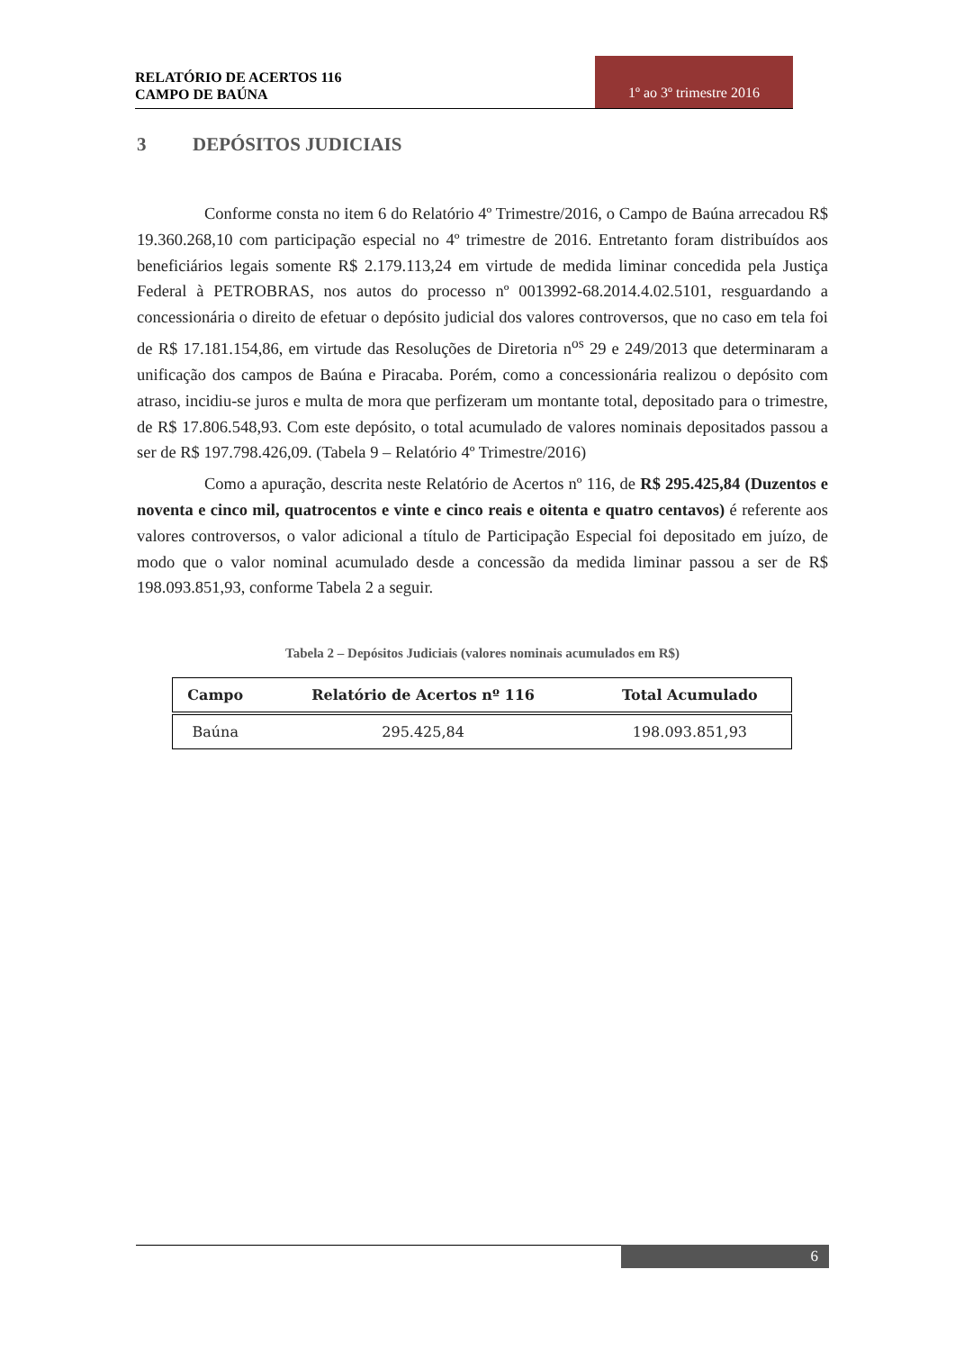RELATÓRIO DE ACERTOS 116
CAMPO DE BAÚNA
1º ao 3º trimestre 2016
3 DEPÓSITOS JUDICIAIS
Conforme consta no item 6 do Relatório 4º Trimestre/2016, o Campo de Baúna arrecadou R$ 19.360.268,10 com participação especial no 4º trimestre de 2016. Entretanto foram distribuídos aos beneficiários legais somente R$ 2.179.113,24 em virtude de medida liminar concedida pela Justiça Federal à PETROBRAS, nos autos do processo nº 0013992-68.2014.4.02.5101, resguardando a concessionária o direito de efetuar o depósito judicial dos valores controversos, que no caso em tela foi de R$ 17.181.154,86, em virtude das Resoluções de Diretoria n<sup>os</sup> 29 e 249/2013 que determinaram a unificação dos campos de Baúna e Piracaba. Porém, como a concessionária realizou o depósito com atraso, incidiu-se juros e multa de mora que perfizeram um montante total, depositado para o trimestre, de R$ 17.806.548,93. Com este depósito, o total acumulado de valores nominais depositados passou a ser de R$ 197.798.426,09. (Tabela 9 – Relatório 4º Trimestre/2016)
Como a apuração, descrita neste Relatório de Acertos nº 116, de R$ 295.425,84 (Duzentos e noventa e cinco mil, quatrocentos e vinte e cinco reais e oitenta e quatro centavos) é referente aos valores controversos, o valor adicional a título de Participação Especial foi depositado em juízo, de modo que o valor nominal acumulado desde a concessão da medida liminar passou a ser de R$ 198.093.851,93, conforme Tabela 2 a seguir.
Tabela 2 – Depósitos Judiciais (valores nominais acumulados em R$)
| Campo | Relatório de Acertos nº 116 | Total Acumulado |
| --- | --- | --- |
| Baúna | 295.425,84 | 198.093.851,93 |
6